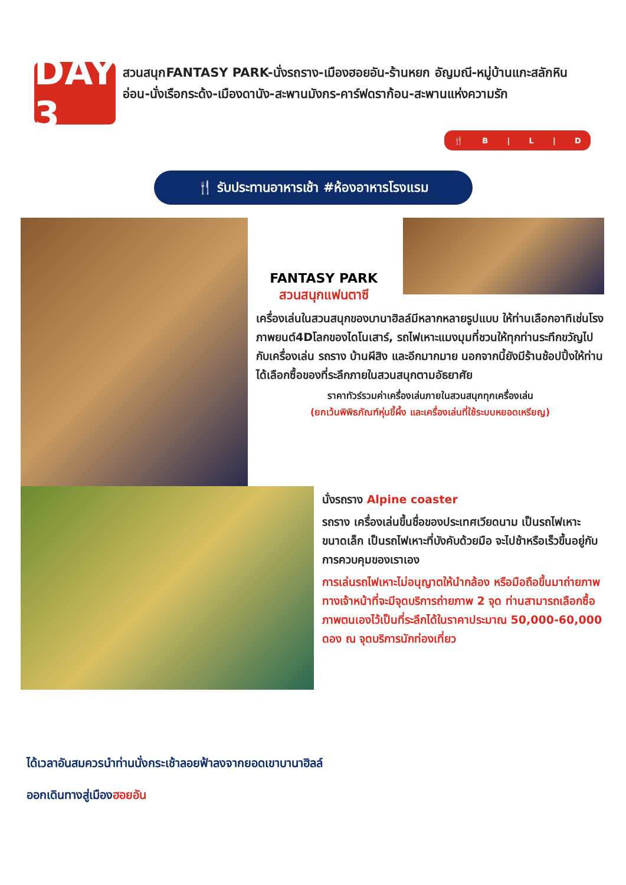DAY 3
สวนสนุกFANTASY PARK-นั่งรถราง-เมืองฮอยอัน-ร้านหยก อัญมณี-หมู่บ้านแกะสลักหินอ่อน-นั่งเรือกระด้ง-เมืองดานัง-สะพานมังกร-คาร์ฟดราก้อน-สะพานแห่งความรัก
🍴 B | L | D
🍴 รับประทานอาหารเช้า #ห้องอาหารโรงแรม
FANTASY PARK
สวนสนุกแฟนตาซี
เครื่องเล่นในสวนสนุกของบานาฮิลล์มีหลากหลายรูปแบบ ให้ท่านเลือกอาทิเช่นโรงภาพยนต์4Dโลกของไดโนเสาร์, รถไฟเหาะแมงมุมที่ชวนให้ทุกท่านระทึกขวัญไปกับเครื่องเล่น รถราง บ้านผีสิง และอีกมากมาย นอกจากนี้ยังมีร้านช้อปปิ้งให้ท่านได้เลือกซื้อของที่ระลึกภายในสวนสนุกตามอัธยาศัย
ราคาทัวร์รวมค่าเครื่องเล่นภายในสวนสนุกทุกเครื่องเล่น
(ยกเว้นพิพิธภัณฑ์หุ่นขี้ผึ้ง และเครื่องเล่นที่ใช้ระบบหยอดเหรียญ)
นั่งรถราง Alpine coaster
รถราง เครื่องเล่นขึ้นชื่อของประเทศเวียดนาม เป็นรถไฟเหาะขนาดเล็ก เป็นรถไฟเหาะที่บังคับด้วยมือ จะไปช้าหรือเร็วขึ้นอยู่กับการควบคุมของเราเอง
การเล่นรถไฟเหาะไม่อนุญาตให้นำกล้อง หรือมือถือขึ้นมาถ่ายภาพ ทางเจ้าหน้าที่จะมีจุดบริการถ่ายภาพ 2 จุด ท่านสามารถเลือกซื้อภาพตนเองไว้เป็นที่ระลึกได้ในราคาประมาณ 50,000-60,000 ดอง ณ จุดบริการนักท่องเที่ยว
ได้เวลาอันสมควรนำท่านนั่งกระเช้าลอยฟ้าลงจากยอดเขาบานาฮิลล์
ออกเดินทางสู่เมืองฮอยอัน